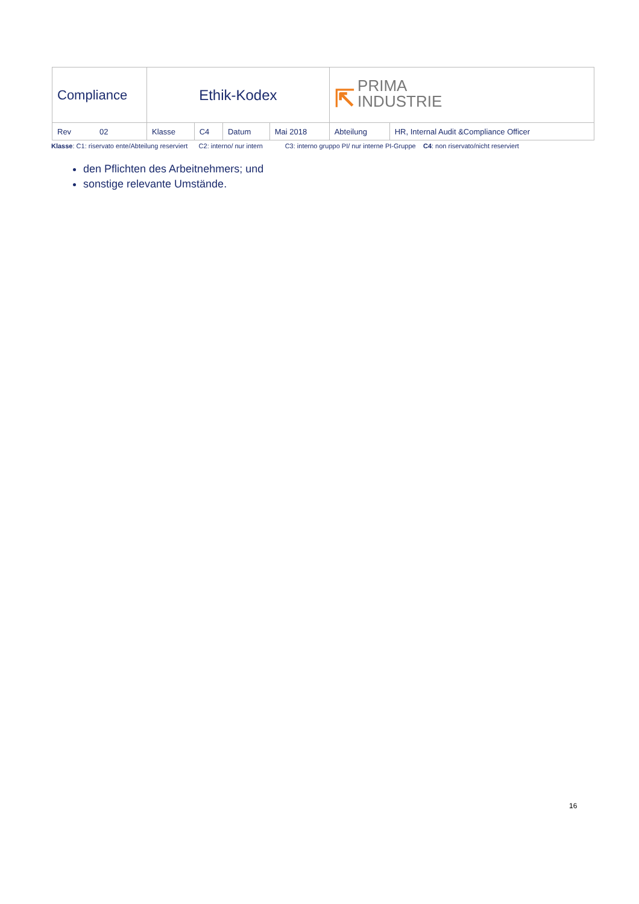| Compliance | Ethik-Kodex | | | | ⇱ PRIMA INDUSTRIE | |
| Rev 02 | Klasse | C4 | Datum | Mai 2018 | Abteilung | HR, Internal Audit &Compliance Officer |
Klasse: C1: riservato ente/Abteilung reserviert C2: interno/ nur intern C3: interno gruppo PI/ nur interne PI-Gruppe C4: non riservato/nicht reserviert
den Pflichten des Arbeitnehmers; und
sonstige relevante Umstände.
16